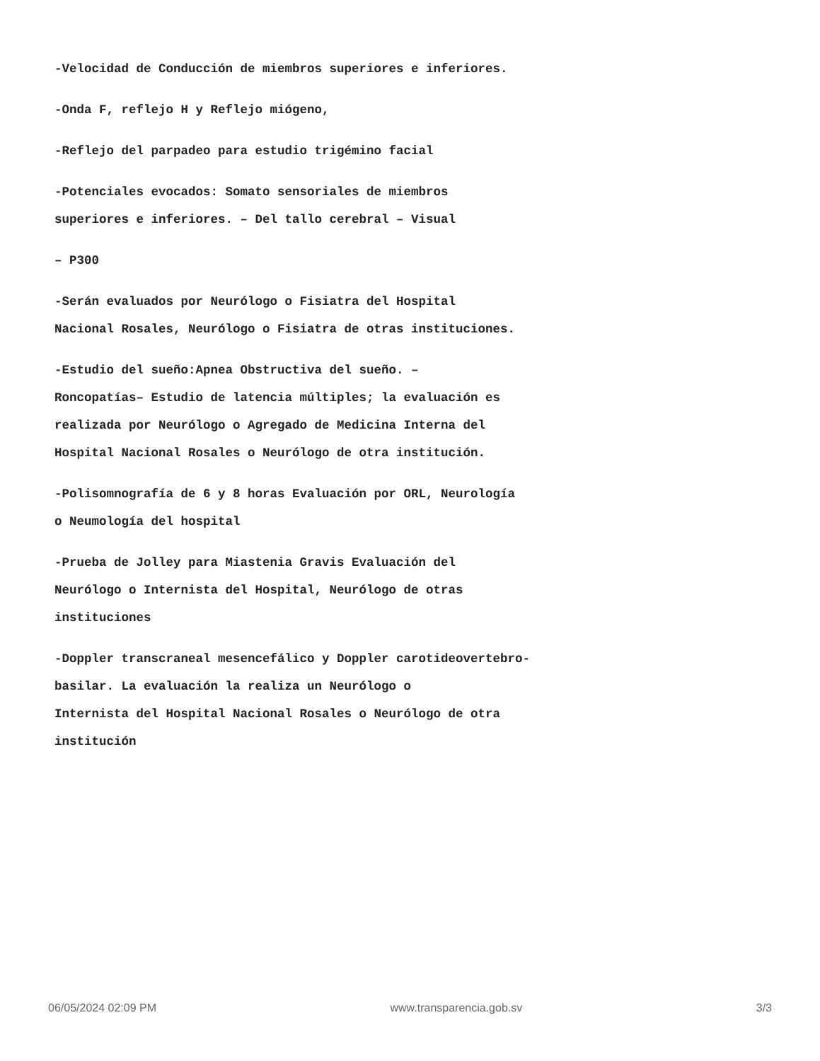-Velocidad de Conducción de miembros superiores e inferiores.
-Onda F, reflejo H y Reflejo miógeno,
-Reflejo del parpadeo para estudio trigémino facial
-Potenciales evocados: Somato sensoriales de miembros
superiores e inferiores. – Del tallo cerebral – Visual
– P300
-Serán evaluados por Neurólogo o Fisiatra del Hospital
Nacional Rosales, Neurólogo o Fisiatra de otras instituciones.
-Estudio del sueño:Apnea Obstructiva del sueño. –
Roncopatías– Estudio de latencia múltiples; la evaluación es
realizada por Neurólogo o Agregado de Medicina Interna del
Hospital Nacional Rosales o Neurólogo de otra institución.
-Polisomnografía de 6 y 8 horas Evaluación por ORL, Neurología
o Neumología del hospital
-Prueba de Jolley para Miastenia Gravis Evaluación del
Neurólogo o Internista del Hospital, Neurólogo de otras
instituciones
-Doppler transcraneal mesencefálico y Doppler carotideovertebro-
basilar. La evaluación la realiza un Neurólogo o
Internista del Hospital Nacional Rosales o Neurólogo de otra
institución
06/05/2024 02:09 PM www.transparencia.gob.sv 3/3